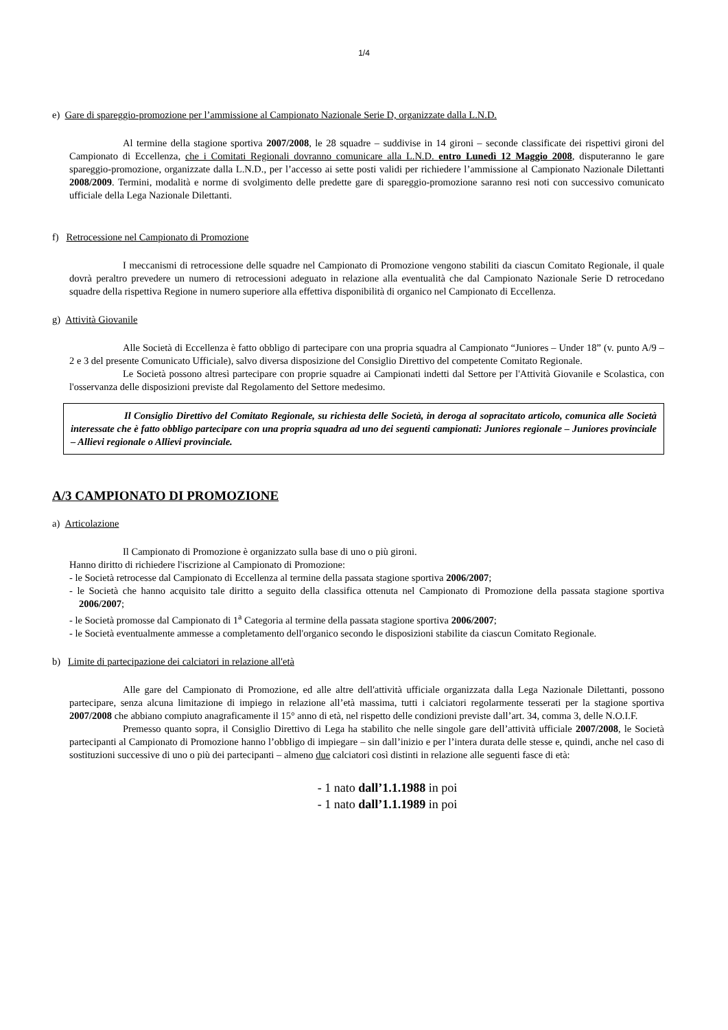1/4
e) Gare di spareggio-promozione per l’ammissione al Campionato Nazionale Serie D, organizzate dalla L.N.D.
Al termine della stagione sportiva 2007/2008, le 28 squadre – suddivise in 14 gironi – seconde classificate dei rispettivi gironi del Campionato di Eccellenza, che i Comitati Regionali dovranno comunicare alla L.N.D. entro Lunedì 12 Maggio 2008, disputeranno le gare spareggio-promozione, organizzate dalla L.N.D., per l’accesso ai sette posti validi per richiedere l’ammissione al Campionato Nazionale Dilettanti 2008/2009. Termini, modalità e norme di svolgimento delle predette gare di spareggio-promozione saranno resi noti con successivo comunicato ufficiale della Lega Nazionale Dilettanti.
f) Retrocessione nel Campionato di Promozione
I meccanismi di retrocessione delle squadre nel Campionato di Promozione vengono stabiliti da ciascun Comitato Regionale, il quale dovrà peraltro prevedere un numero di retrocessioni adeguato in relazione alla eventualità che dal Campionato Nazionale Serie D retrocedano squadre della rispettiva Regione in numero superiore alla effettiva disponibilità di organico nel Campionato di Eccellenza.
g) Attività Giovanile
Alle Società di Eccellenza è fatto obbligo di partecipare con una propria squadra al Campionato “Juniores – Under 18” (v. punto A/9 – 2 e 3 del presente Comunicato Ufficiale), salvo diversa disposizione del Consiglio Direttivo del competente Comitato Regionale.
Le Società possono altresì partecipare con proprie squadre ai Campionati indetti dal Settore per l'Attività Giovanile e Scolastica, con l'osservanza delle disposizioni previste dal Regolamento del Settore medesimo.
Il Consiglio Direttivo del Comitato Regionale, su richiesta delle Società, in deroga al sopracitato articolo, comunica alle Società interessate che è fatto obbligo partecipare con una propria squadra ad uno dei seguenti campionati: Juniores regionale – Juniores provinciale – Allievi regionale o Allievi provinciale.
A/3 CAMPIONATO DI PROMOZIONE
a) Articolazione
Il Campionato di Promozione è organizzato sulla base di uno o più gironi.
Hanno diritto di richiedere l'iscrizione al Campionato di Promozione:
- le Società retrocesse dal Campionato di Eccellenza al termine della passata stagione sportiva 2006/2007;
- le Società che hanno acquisito tale diritto a seguito della classifica ottenuta nel Campionato di Promozione della passata stagione sportiva 2006/2007;
- le Società promosse dal Campionato di 1<sup>a</sup> Categoria al termine della passata stagione sportiva 2006/2007;
- le Società eventualmente ammesse a completamento dell'organico secondo le disposizioni stabilite da ciascun Comitato Regionale.
b) Limite di partecipazione dei calciatori in relazione all'età
Alle gare del Campionato di Promozione, ed alle altre dell'attività ufficiale organizzata dalla Lega Nazionale Dilettanti, possono partecipare, senza alcuna limitazione di impiego in relazione all’età massima, tutti i calciatori regolarmente tesserati per la stagione sportiva 2007/2008 che abbiano compiuto anagraficamente il 15° anno di età, nel rispetto delle condizioni previste dall’art. 34, comma 3, delle N.O.I.F.
Premesso quanto sopra, il Consiglio Direttivo di Lega ha stabilito che nelle singole gare dell’attività ufficiale 2007/2008, le Società partecipanti al Campionato di Promozione hanno l’obbligo di impiegare – sin dall’inizio e per l’intera durata delle stesse e, quindi, anche nel caso di sostituzioni successive di uno o più dei partecipanti – almeno due calciatori così distinti in relazione alle seguenti fasce di età:
- 1 nato dall’1.1.1988 in poi
- 1 nato dall’1.1.1989 in poi